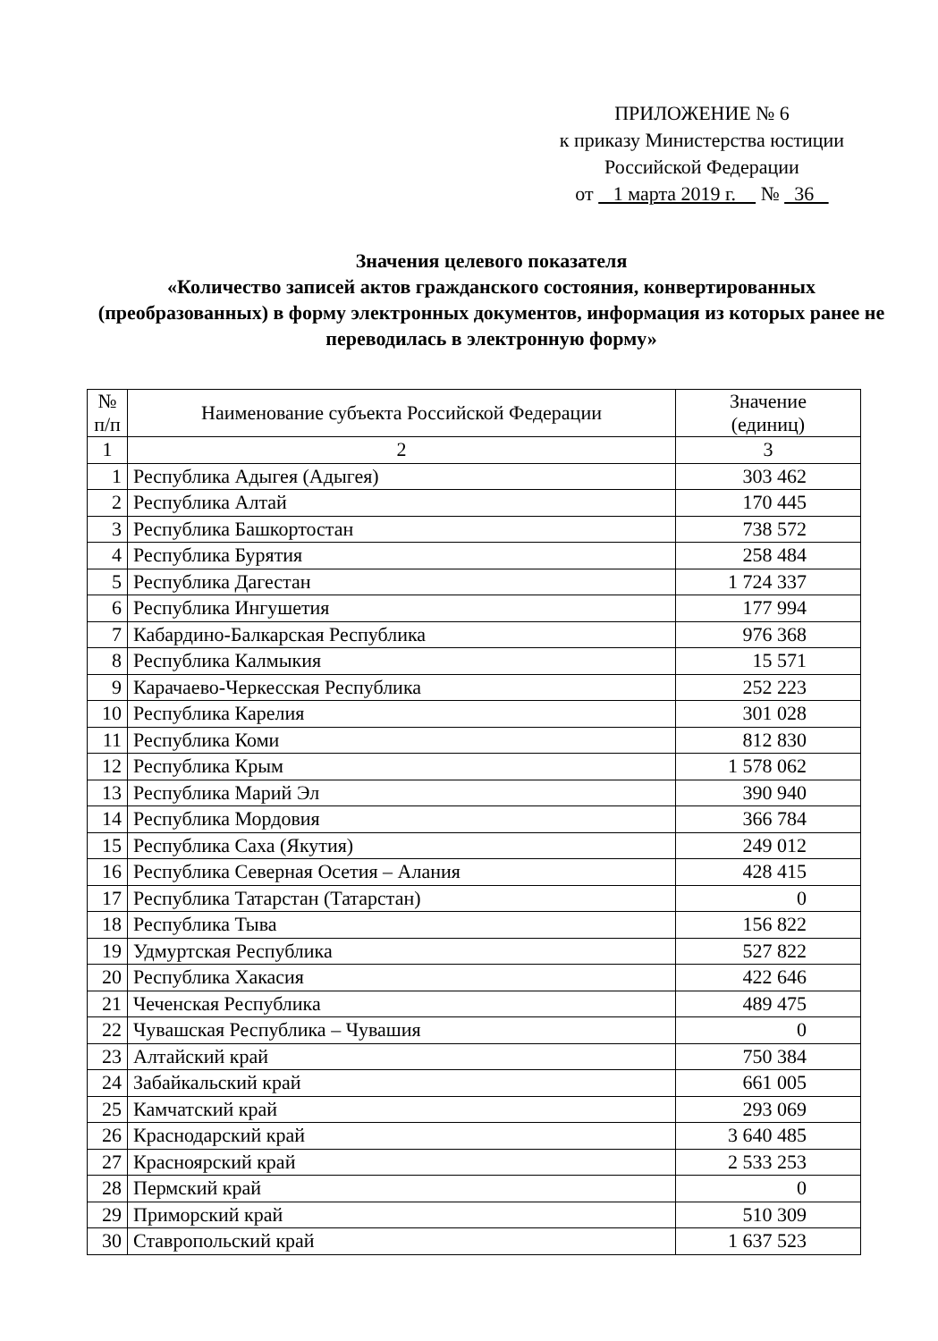ПРИЛОЖЕНИЕ № 6
к приказу Министерства юстиции
Российской Федерации
от 1 марта 2019 г. № 36
Значения целевого показателя
«Количество записей актов гражданского состояния, конвертированных (преобразованных) в форму электронных документов, информация из которых ранее не переводилась в электронную форму»
| № п/п | Наименование субъекта Российской Федерации | Значение (единиц) |
| --- | --- | --- |
| 1 | 2 | 3 |
| 1 | Республика Адыгея (Адыгея) | 303 462 |
| 2 | Республика Алтай | 170 445 |
| 3 | Республика Башкортостан | 738 572 |
| 4 | Республика Бурятия | 258 484 |
| 5 | Республика Дагестан | 1 724 337 |
| 6 | Республика Ингушетия | 177 994 |
| 7 | Кабардино-Балкарская Республика | 976 368 |
| 8 | Республика Калмыкия | 15 571 |
| 9 | Карачаево-Черкесская Республика | 252 223 |
| 10 | Республика Карелия | 301 028 |
| 11 | Республика Коми | 812 830 |
| 12 | Республика Крым | 1 578 062 |
| 13 | Республика Марий Эл | 390 940 |
| 14 | Республика Мордовия | 366 784 |
| 15 | Республика Саха (Якутия) | 249 012 |
| 16 | Республика Северная Осетия – Алания | 428 415 |
| 17 | Республика Татарстан (Татарстан) | 0 |
| 18 | Республика Тыва | 156 822 |
| 19 | Удмуртская Республика | 527 822 |
| 20 | Республика Хакасия | 422 646 |
| 21 | Чеченская Республика | 489 475 |
| 22 | Чувашская Республика – Чувашия | 0 |
| 23 | Алтайский край | 750 384 |
| 24 | Забайкальский край | 661 005 |
| 25 | Камчатский край | 293 069 |
| 26 | Краснодарский край | 3 640 485 |
| 27 | Красноярский край | 2 533 253 |
| 28 | Пермский край | 0 |
| 29 | Приморский край | 510 309 |
| 30 | Ставропольский край | 1 637 523 |